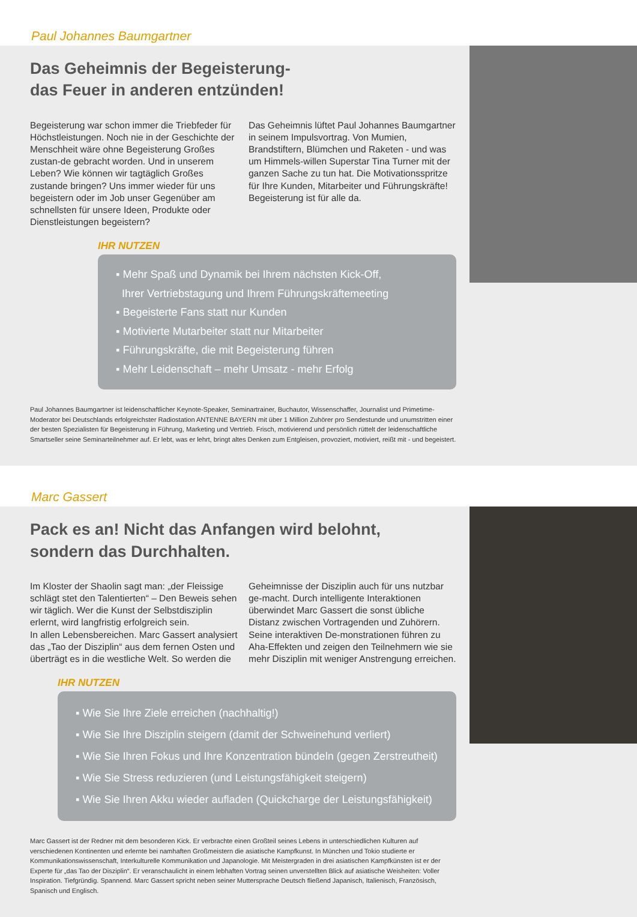Paul Johannes Baumgartner
Das Geheimnis der Begeisterung-
das Feuer in anderen entzünden!
Begeisterung war schon immer die Triebfeder für Höchstleistungen. Noch nie in der Geschichte der Menschheit wäre ohne Begeisterung Großes zustan-de gebracht worden. Und in unserem Leben? Wie können wir tagtäglich Großes zustande bringen? Uns immer wieder für uns begeistern oder im Job unser Gegenüber am schnellsten für unsere Ideen, Produkte oder Dienstleistungen begeistern?
Das Geheimnis lüftet Paul Johannes Baumgartner in seinem Impulsvortrag. Von Mumien, Brandstiftern, Blümchen und Raketen - und was um Himmels-willen Superstar Tina Turner mit der ganzen Sache zu tun hat. Die Motivationsspritze für Ihre Kunden, Mitarbeiter und Führungskräfte! Begeisterung ist für alle da.
IHR NUTZEN
▪ Mehr Spaß und Dynamik bei Ihrem nächsten Kick-Off,
Ihrer Vertriebstagung und Ihrem Führungskräftemeeting
▪ Begeisterte Fans statt nur Kunden
▪ Motivierte Mutarbeiter statt nur Mitarbeiter
▪ Führungskräfte, die mit Begeisterung führen
▪ Mehr Leidenschaft – mehr Umsatz - mehr Erfolg
Paul Johannes Baumgartner ist leidenschaftlicher Keynote-Speaker, Seminartrainer, Buchautor, Wissenschaffer, Journalist und Primetime-Moderator bei Deutschlands erfolgreichster Radiostation ANTENNE BAYERN mit über 1 Million Zuhörer pro Sendestunde und unumstritten einer der besten Spezialisten für Begeisterung in Führung, Marketing und Vertrieb. Frisch, motivierend und persönlich rüttelt der leidenschaftliche Smartseller seine Seminarteilnehmer auf. Er lebt, was er lehrt, bringt altes Denken zum Entgleisen, provoziert, motiviert, reißt mit - und begeistert.
Marc Gassert
Pack es an! Nicht das Anfangen wird belohnt,
sondern das Durchhalten.
Im Kloster der Shaolin sagt man: „der Fleissige schlägt stet den Talentierten“ – Den Beweis sehen wir täglich. Wer die Kunst der Selbstdisziplin erlernt, wird langfristig erfolgreich sein.
In allen Lebensbereichen. Marc Gassert analysiert das „Tao der Disziplin“ aus dem fernen Osten und überträgt es in die westliche Welt. So werden die
Geheimnisse der Disziplin auch für uns nutzbar ge-macht. Durch intelligente Interaktionen überwindet Marc Gassert die sonst übliche Distanz zwischen Vortragenden und Zuhörern. Seine interaktiven De-monstrationen führen zu Aha-Effekten und zeigen den Teilnehmern wie sie mehr Disziplin mit weniger Anstrengung erreichen.
IHR NUTZEN
▪ Wie Sie Ihre Ziele erreichen (nachhaltig!)
▪ Wie Sie Ihre Disziplin steigern (damit der Schweinehund verliert)
▪ Wie Sie Ihren Fokus und Ihre Konzentration bündeln (gegen Zerstreutheit)
▪ Wie Sie Stress reduzieren (und Leistungsfähigkeit steigern)
▪ Wie Sie Ihren Akku wieder aufladen (Quickcharge der Leistungsfähigkeit)
Marc Gassert ist der Redner mit dem besonderen Kick. Er verbrachte einen Großteil seines Lebens in unterschiedlichen Kulturen auf verschiedenen Kontinenten und erlernte bei namhaften Großmeistern die asiatische Kampfkunst. In München und Tokio studierte er Kommunikationswissenschaft, Interkulturelle Kommunikation und Japanologie. Mit Meistergraden in drei asiatischen Kampfkünsten ist er der Experte für „das Tao der Disziplin“. Er veranschaulicht in einem lebhaften Vortrag seinen unverstellten Blick auf asiatische Weisheiten: Voller Inspiration. Tiefgründig. Spannend. Marc Gassert spricht neben seiner Muttersprache Deutsch fließend Japanisch, Italienisch, Französisch, Spanisch und Englisch.